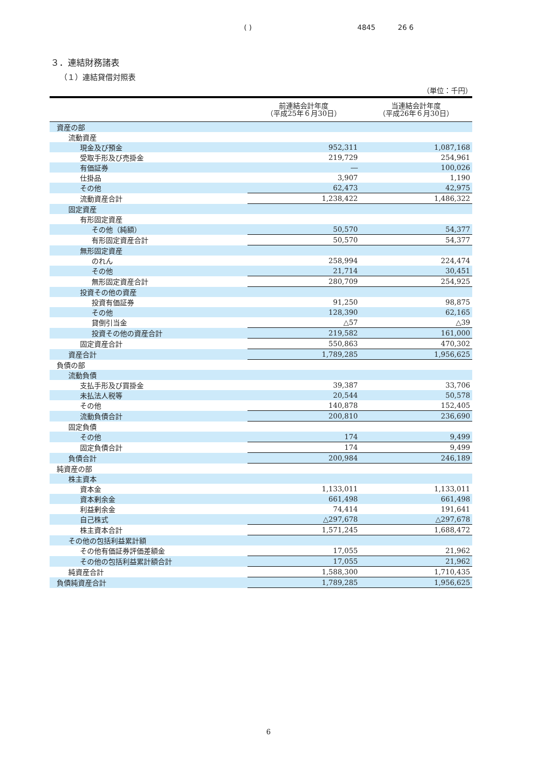( ) 4845 26 6
３．連結財務諸表
（１）連結貸借対照表
（単位：千円）
| | 前連結会計年度 （平成25年６月30日） | 当連結会計年度 （平成26年６月30日） |
| --- | --- | --- |
| 資産の部 | | |
| 流動資産 | | |
| 現金及び預金 | 952,311 | 1,087,168 |
| 受取手形及び売掛金 | 219,729 | 254,961 |
| 有価証券 | ― | 100,026 |
| 仕掛品 | 3,907 | 1,190 |
| その他 | 62,473 | 42,975 |
| 流動資産合計 | 1,238,422 | 1,486,322 |
| 固定資産 | | |
| 有形固定資産 | | |
| その他（純額） | 50,570 | 54,377 |
| 有形固定資産合計 | 50,570 | 54,377 |
| 無形固定資産 | | |
| のれん | 258,994 | 224,474 |
| その他 | 21,714 | 30,451 |
| 無形固定資産合計 | 280,709 | 254,925 |
| 投資その他の資産 | | |
| 投資有価証券 | 91,250 | 98,875 |
| その他 | 128,390 | 62,165 |
| 貸倒引当金 | △57 | △39 |
| 投資その他の資産合計 | 219,582 | 161,000 |
| 固定資産合計 | 550,863 | 470,302 |
| 資産合計 | 1,789,285 | 1,956,625 |
| 負債の部 | | |
| 流動負債 | | |
| 支払手形及び買掛金 | 39,387 | 33,706 |
| 未払法人税等 | 20,544 | 50,578 |
| その他 | 140,878 | 152,405 |
| 流動負債合計 | 200,810 | 236,690 |
| 固定負債 | | |
| その他 | 174 | 9,499 |
| 固定負債合計 | 174 | 9,499 |
| 負債合計 | 200,984 | 246,189 |
| 純資産の部 | | |
| 株主資本 | | |
| 資本金 | 1,133,011 | 1,133,011 |
| 資本剰余金 | 661,498 | 661,498 |
| 利益剰余金 | 74,414 | 191,641 |
| 自己株式 | △297,678 | △297,678 |
| 株主資本合計 | 1,571,245 | 1,688,472 |
| その他の包括利益累計額 | | |
| その他有価証券評価差額金 | 17,055 | 21,962 |
| その他の包括利益累計額合計 | 17,055 | 21,962 |
| 純資産合計 | 1,588,300 | 1,710,435 |
| 負債純資産合計 | 1,789,285 | 1,956,625 |
6